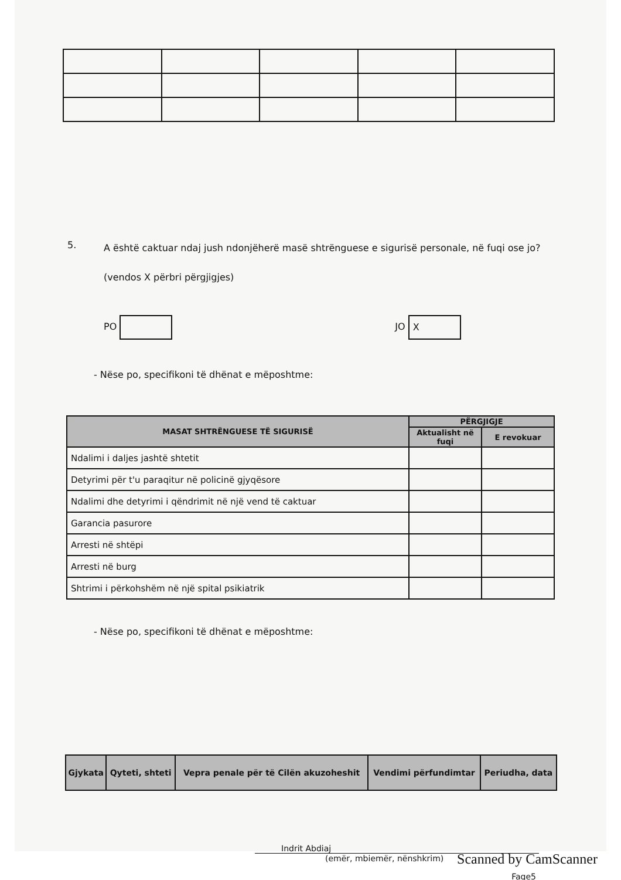5.
A është caktuar ndaj jush ndonjëherë masë shtrënguese e sigurisë personale, në fuqi ose jo?
(vendos X përbri përgjigjes)
PO JO X
- Nëse po, specifikoni të dhënat e mëposhtme:
| MASAT SHTRËNGUESE TË SIGURISË | PËRGJIGJE | |
| --- | --- | --- |
| | Aktualisht në fuqi | E revokuar |
| Ndalimi i daljes jashtë shtetit | | |
| Detyrimi për t'u paraqitur në policinë gjyqësore | | |
| Ndalimi dhe detyrimi i qëndrimit në një vend të caktuar | | |
| Garancia pasurore | | |
| Arresti në shtëpi | | |
| Arresti në burg | | |
| Shtrimi i përkohshëm në një spital psikiatrik | | |
- Nëse po, specifikoni të dhënat e mëposhtme:
| Gjykata | Qyteti, shteti | Vepra penale për të Cilën akuzoheshit | Vendimi përfundimtar | Periudha, data |
| --- | --- | --- | --- | --- |
Indrit Abdiaj
(emër, mbiemër, nënshkrim)
Faqe5
Scanned by CamScanner